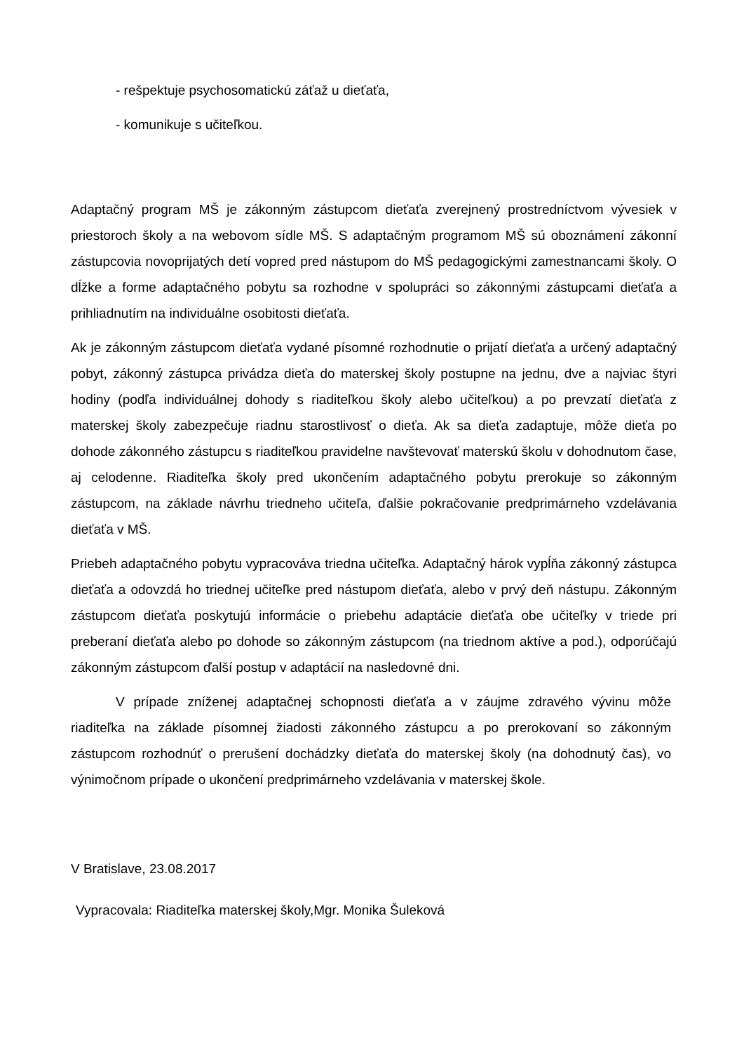- rešpektuje psychosomatickú záťaž u dieťaťa,
- komunikuje s učiteľkou.
Adaptačný program MŠ je zákonným zástupcom dieťaťa zverejnený prostredníctvom vývesiek v priestoroch školy a na webovom sídle MŠ. S adaptačným programom MŠ sú oboznámení zákonní zástupcovia novoprijatých detí vopred pred nástupom do MŠ pedagogickými zamestnancami školy. O dĺžke a forme adaptačného pobytu sa rozhodne v spolupráci so zákonnými zástupcami dieťaťa a prihliadnutím na individuálne osobitosti dieťaťa.
Ak je zákonným zástupcom dieťaťa vydané písomné rozhodnutie o prijatí dieťaťa a určený adaptačný pobyt, zákonný zástupca privádza dieťa do materskej školy postupne na jednu, dve a najviac štyri hodiny (podľa individuálnej dohody s riaditeľkou školy alebo učiteľkou) a po prevzatí dieťaťa z materskej školy zabezpečuje riadnu starostlivosť o dieťa. Ak sa dieťa zadaptuje, môže dieťa po dohode zákonného zástupcu s riaditeľkou pravidelne navštevovať materskú školu v dohodnutom čase, aj celodenne. Riaditeľka školy pred ukončením adaptačného pobytu prerokuje so zákonným zástupcom, na základe návrhu triedneho učiteľa, ďalšie pokračovanie predprimárneho vzdelávania dieťaťa v MŠ.
Priebeh adaptačného pobytu vypracováva triedna učiteľka. Adaptačný hárok vypĺňa zákonný zástupca dieťaťa a odovzdá ho triednej učiteľke pred nástupom dieťaťa, alebo v prvý deň nástupu. Zákonným zástupcom dieťaťa poskytujú informácie o priebehu adaptácie dieťaťa obe učiteľky v triede pri preberaní dieťaťa alebo po dohode so zákonným zástupcom (na triednom aktíve a pod.), odporúčajú zákonným zástupcom ďalší postup v adaptácií na nasledovné dni.
V prípade zníženej adaptačnej schopnosti dieťaťa a v záujme zdravého vývinu môže riaditeľka na základe písomnej žiadosti zákonného zástupcu a po prerokovaní so zákonným zástupcom rozhodnúť o prerušení dochádzky dieťaťa do materskej školy (na dohodnutý čas), vo výnimočnom prípade o ukončení predprimárneho vzdelávania v materskej škole.
V Bratislave, 23.08.2017
Vypracovala: Riaditeľka materskej školy,Mgr. Monika Šuleková